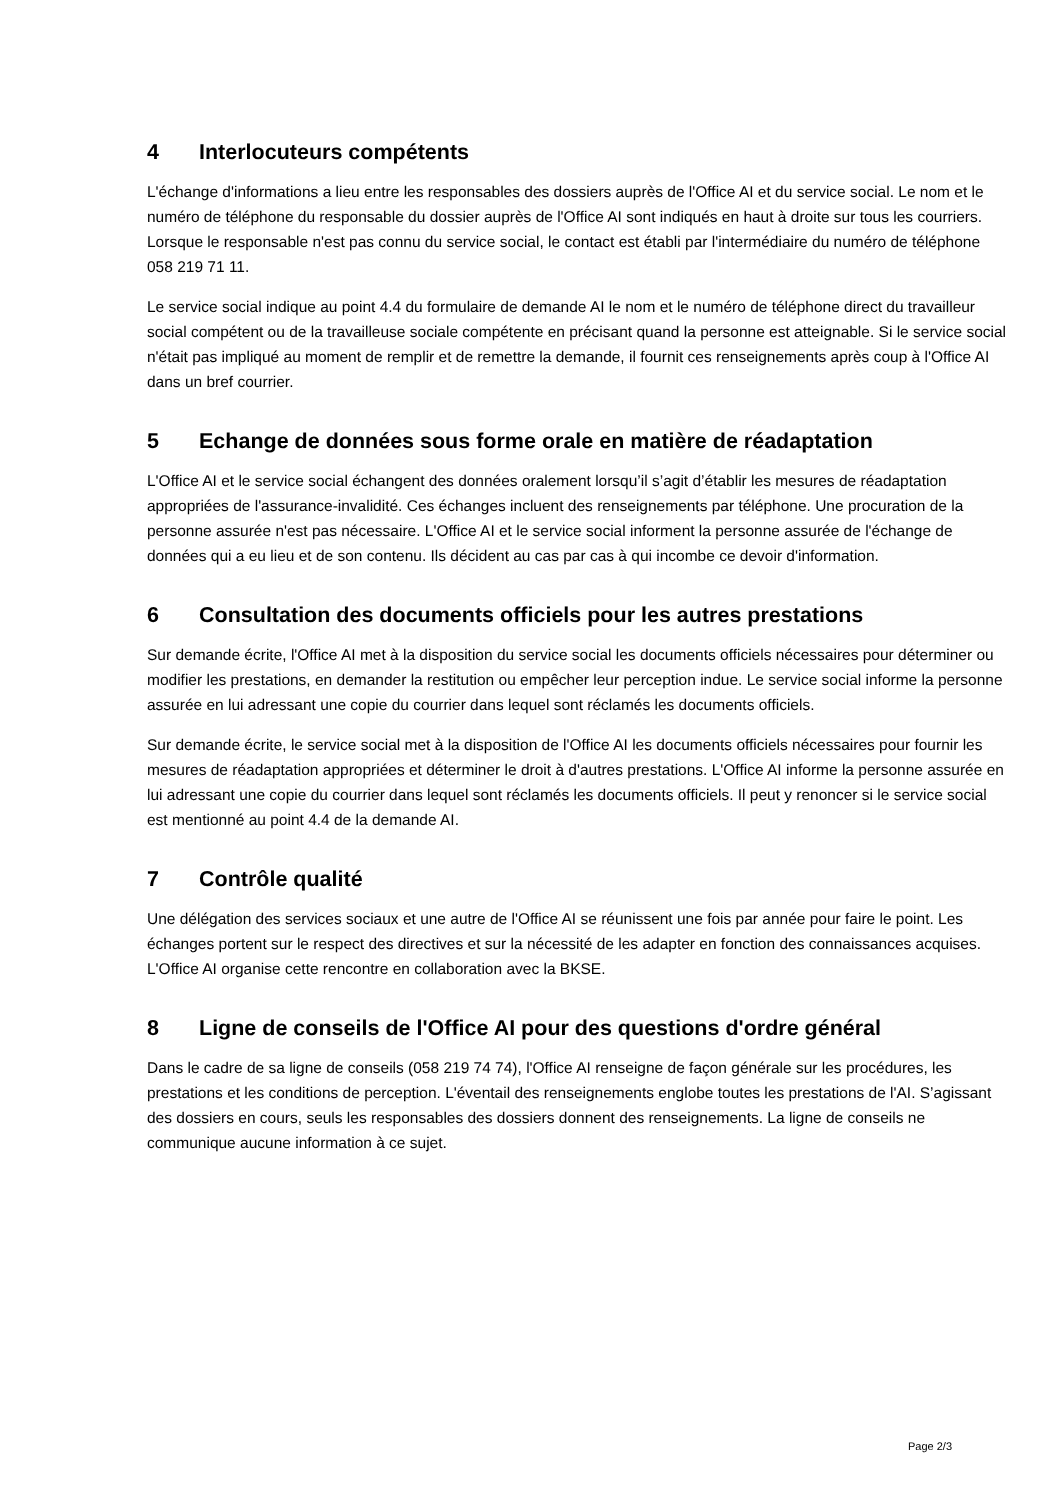4 Interlocuteurs compétents
L'échange d'informations a lieu entre les responsables des dossiers auprès de l'Office AI et du service social. Le nom et le numéro de téléphone du responsable du dossier auprès de l'Office AI sont indiqués en haut à droite sur tous les courriers. Lorsque le responsable n'est pas connu du service social, le contact est établi par l'intermédiaire du numéro de téléphone 058 219 71 11.
Le service social indique au point 4.4 du formulaire de demande AI le nom et le numéro de téléphone direct du travailleur social compétent ou de la travailleuse sociale compétente en précisant quand la personne est atteignable. Si le service social n'était pas impliqué au moment de remplir et de remettre la demande, il fournit ces renseignements après coup à l'Office AI dans un bref courrier.
5 Echange de données sous forme orale en matière de réadaptation
L'Office AI et le service social échangent des données oralement lorsqu’il s’agit d’établir les mesures de réadaptation appropriées de l'assurance-invalidité. Ces échanges incluent des renseignements par téléphone. Une procuration de la personne assurée n'est pas nécessaire. L'Office AI et le service social informent la personne assurée de l'échange de données qui a eu lieu et de son contenu. Ils décident au cas par cas à qui incombe ce devoir d'information.
6 Consultation des documents officiels pour les autres prestations
Sur demande écrite, l'Office AI met à la disposition du service social les documents officiels nécessaires pour déterminer ou modifier les prestations, en demander la restitution ou empêcher leur perception indue. Le service social informe la personne assurée en lui adressant une copie du courrier dans lequel sont réclamés les documents officiels.
Sur demande écrite, le service social met à la disposition de l'Office AI les documents officiels nécessaires pour fournir les mesures de réadaptation appropriées et déterminer le droit à d'autres prestations. L'Office AI informe la personne assurée en lui adressant une copie du courrier dans lequel sont réclamés les documents officiels. Il peut y renoncer si le service social est mentionné au point 4.4 de la demande AI.
7 Contrôle qualité
Une délégation des services sociaux et une autre de l'Office AI se réunissent une fois par année pour faire le point. Les échanges portent sur le respect des directives et sur la nécessité de les adapter en fonction des connaissances acquises. L'Office AI organise cette rencontre en collaboration avec la BKSE.
8 Ligne de conseils de l'Office AI pour des questions d'ordre général
Dans le cadre de sa ligne de conseils (058 219 74 74), l'Office AI renseigne de façon générale sur les procédures, les prestations et les conditions de perception. L'éventail des renseignements englobe toutes les prestations de l'AI. S’agissant des dossiers en cours, seuls les responsables des dossiers donnent des renseignements. La ligne de conseils ne communique aucune information à ce sujet.
Page 2/3